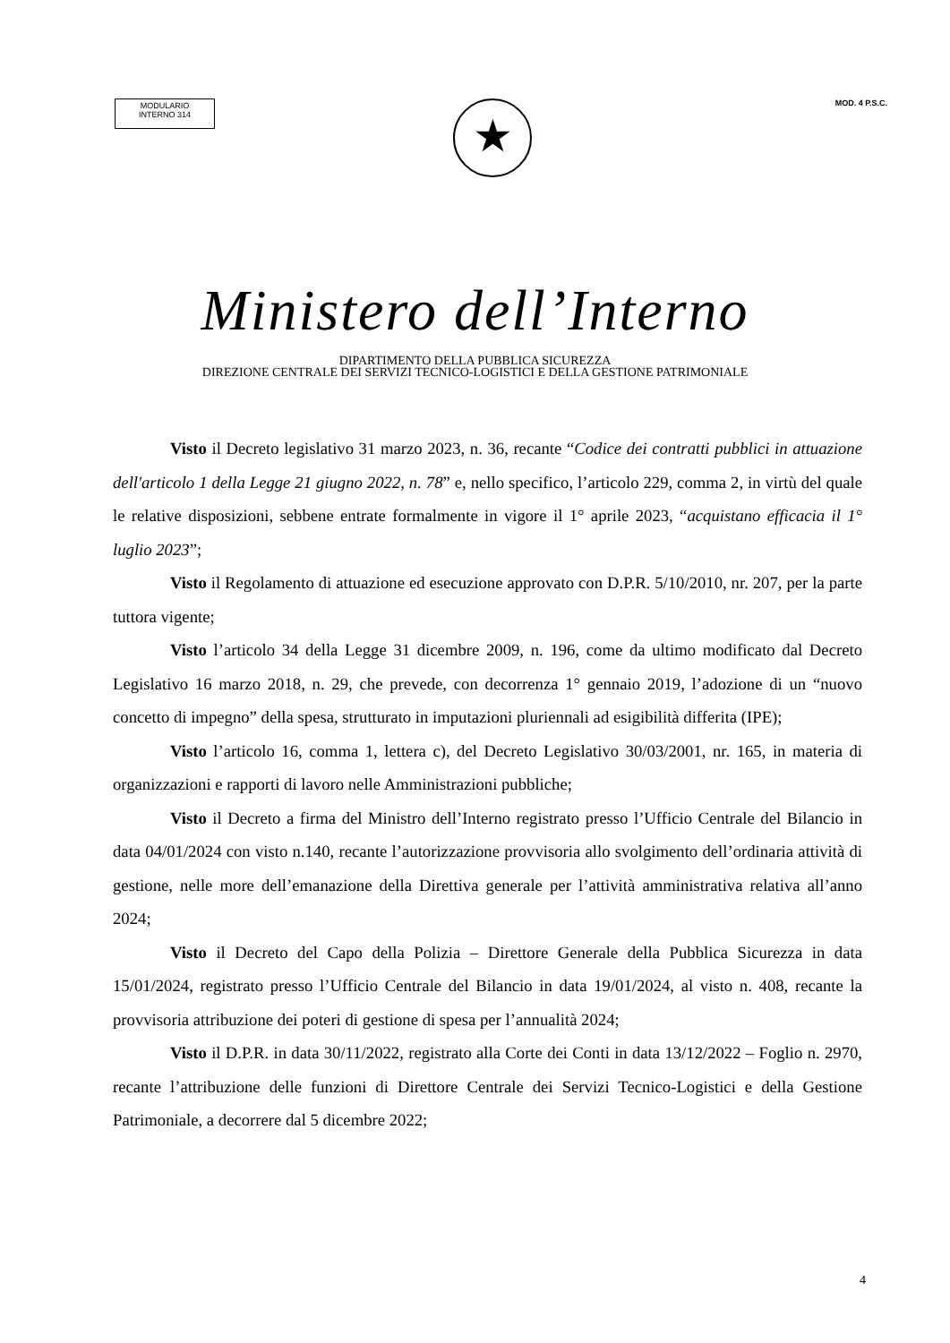MODULARIO
INTERNO 314
MOD. 4 P.S.C.
★
Ministero dell’Interno
DIPARTIMENTO DELLA PUBBLICA SICUREZZA
DIREZIONE CENTRALE DEI SERVIZI TECNICO-LOGISTICI E DELLA GESTIONE PATRIMONIALE
Visto il Decreto legislativo 31 marzo 2023, n. 36, recante “Codice dei contratti pubblici in attuazione dell'articolo 1 della Legge 21 giugno 2022, n. 78” e, nello specifico, l’articolo 229, comma 2, in virtù del quale le relative disposizioni, sebbene entrate formalmente in vigore il 1° aprile 2023, “acquistano efficacia il 1° luglio 2023”;
Visto il Regolamento di attuazione ed esecuzione approvato con D.P.R. 5/10/2010, nr. 207, per la parte tuttora vigente;
Visto l’articolo 34 della Legge 31 dicembre 2009, n. 196, come da ultimo modificato dal Decreto Legislativo 16 marzo 2018, n. 29, che prevede, con decorrenza 1° gennaio 2019, l’adozione di un “nuovo concetto di impegno” della spesa, strutturato in imputazioni pluriennali ad esigibilità differita (IPE);
Visto l’articolo 16, comma 1, lettera c), del Decreto Legislativo 30/03/2001, nr. 165, in materia di organizzazioni e rapporti di lavoro nelle Amministrazioni pubbliche;
Visto il Decreto a firma del Ministro dell’Interno registrato presso l’Ufficio Centrale del Bilancio in data 04/01/2024 con visto n.140, recante l’autorizzazione provvisoria allo svolgimento dell’ordinaria attività di gestione, nelle more dell’emanazione della Direttiva generale per l’attività amministrativa relativa all’anno 2024;
Visto il Decreto del Capo della Polizia – Direttore Generale della Pubblica Sicurezza in data 15/01/2024, registrato presso l’Ufficio Centrale del Bilancio in data 19/01/2024, al visto n. 408, recante la provvisoria attribuzione dei poteri di gestione di spesa per l’annualità 2024;
Visto il D.P.R. in data 30/11/2022, registrato alla Corte dei Conti in data 13/12/2022 – Foglio n. 2970, recante l’attribuzione delle funzioni di Direttore Centrale dei Servizi Tecnico-Logistici e della Gestione Patrimoniale, a decorrere dal 5 dicembre 2022;
4